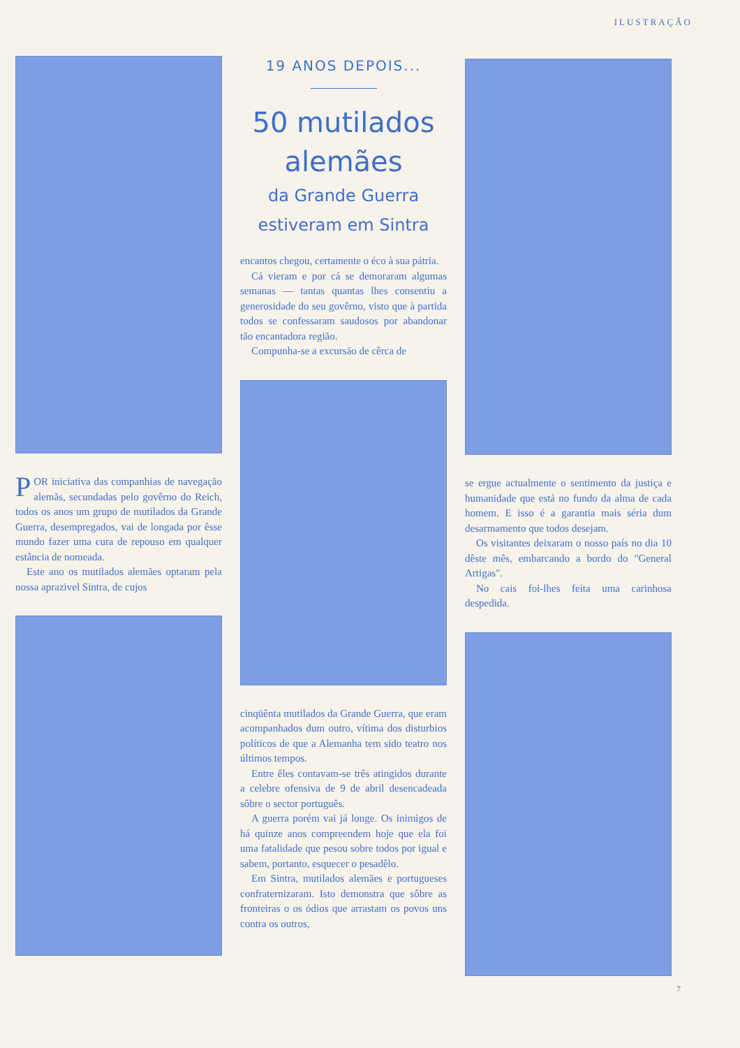ILUSTRAÇÃO
POR iniciativa das companhias de navegação alemãs, secundadas pelo govêrno do Reich, todos os anos um grupo de mutilados da Grande Guerra, desempregados, vai de longada por êsse mundo fazer uma cura de repouso em qualquer estância de nomeada.
Este ano os mutilados alemães optaram pela nossa aprazivel Sintra, de cujos
19 ANOS DEPOIS...
50 mutilados alemães
da Grande Guerra estiveram em Sintra
encantos chegou, certamente o éco à sua pátria.
Cá vieram e por cá se demoraram algumas semanas — tantas quantas lhes consentiu a generosidade do seu govêrno, visto que à partida todos se confessaram saudosos por abandonar tão encantadora região.
Compunha-se a excursão de cêrca de
cinqüênta mutilados da Grande Guerra, que eram acompanhados dum outro, vítima dos disturbios políticos de que a Alemanha tem sido teatro nos últimos tempos.
Entre êles contavam-se três atingidos durante a celebre ofensiva de 9 de abril desencadeada sôbre o sector português.
A guerra porém vai já longe. Os inimigos de há quinze anos compreendem hoje que ela foi uma fatalidade que pesou sobre todos por igual e sabem, portanto, esquecer o pesadêlo.
Em Sintra, mutilados alemães e portugueses confraternizaram. Isto demonstra que sôbre as fronteiras o os ódios que arrastam os povos uns contra os outros,
se ergue actualmente o sentimento da justiça e humanidade que está no fundo da alma de cada homem. E isso é a garantia mais séria dum desarmamento que todos desejam.
Os visitantes deixaram o nosso país no dia 10 dêste mês, embarcando a bordo do "General Artigas".
No cais foi-lhes feita uma carinhosa despedida.
7